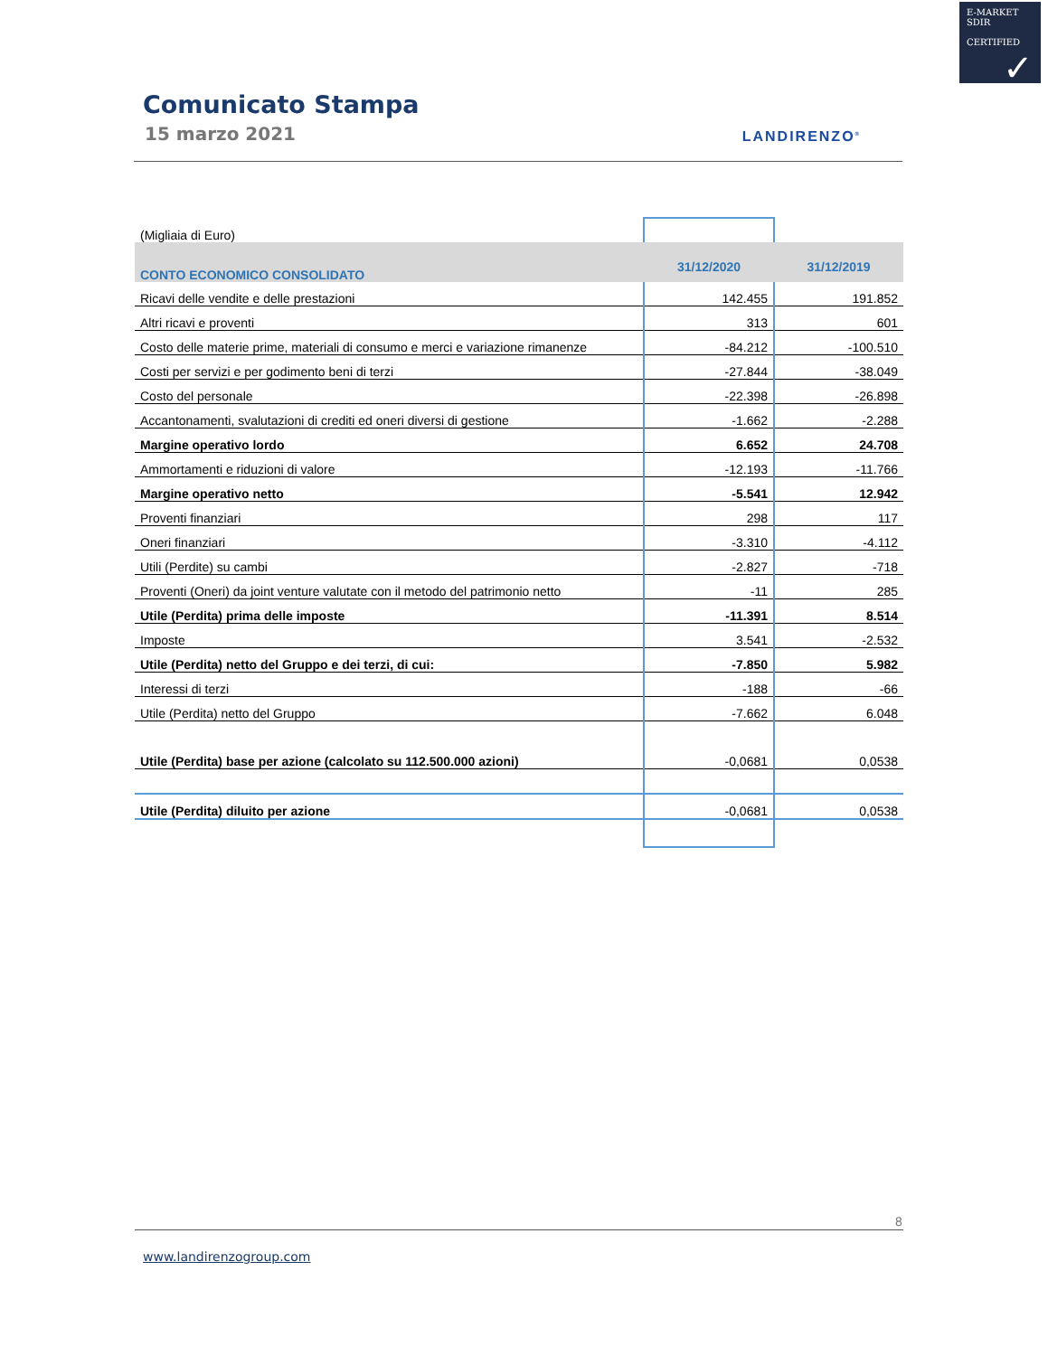E-MARKET
SDIR
CERTIFIED
✓
Comunicato Stampa
15 marzo 2021 LANDIRENZO<sup>®</sup>
| (Migliaia di Euro) | | |
| CONTO ECONOMICO CONSOLIDATO | 31/12/2020 | 31/12/2019 |
| Ricavi delle vendite e delle prestazioni | 142.455 | 191.852 |
| Altri ricavi e proventi | 313 | 601 |
| Costo delle materie prime, materiali di consumo e merci e variazione rimanenze | -84.212 | -100.510 |
| Costi per servizi e per godimento beni di terzi | -27.844 | -38.049 |
| Costo del personale | -22.398 | -26.898 |
| Accantonamenti, svalutazioni di crediti ed oneri diversi di gestione | -1.662 | -2.288 |
| Margine operativo lordo | 6.652 | 24.708 |
| Ammortamenti e riduzioni di valore | -12.193 | -11.766 |
| Margine operativo netto | -5.541 | 12.942 |
| Proventi finanziari | 298 | 117 |
| Oneri finanziari | -3.310 | -4.112 |
| Utili (Perdite) su cambi | -2.827 | -718 |
| Proventi (Oneri) da joint venture valutate con il metodo del patrimonio netto | -11 | 285 |
| Utile (Perdita) prima delle imposte | -11.391 | 8.514 |
| Imposte | 3.541 | -2.532 |
| Utile (Perdita) netto del Gruppo e dei terzi, di cui: | -7.850 | 5.982 |
| Interessi di terzi | -188 | -66 |
| Utile (Perdita) netto del Gruppo | -7.662 | 6.048 |
| Utile (Perdita) base per azione (calcolato su 112.500.000 azioni) | -0,0681 | 0,0538 |
| Utile (Perdita) diluito per azione | -0,0681 | 0,0538 |
8
www.landirenzogroup.com